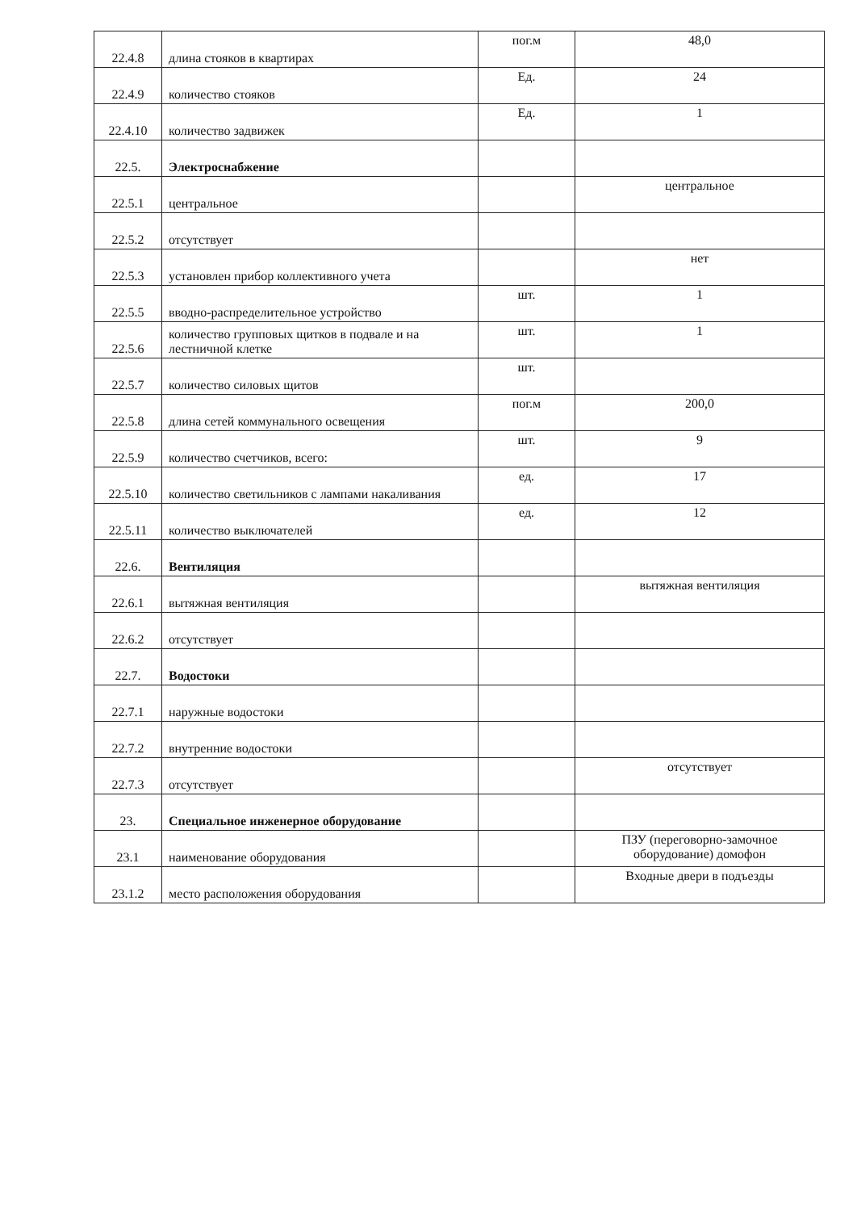| 22.4.8 | длина стояков в квартирах | пог.м | 48,0 |
| 22.4.9 | количество стояков | Ед. | 24 |
| 22.4.10 | количество задвижек | Ед. | 1 |
| 22.5. | Электроснабжение | | |
| 22.5.1 | центральное | | центральное |
| 22.5.2 | отсутствует | | |
| 22.5.3 | установлен прибор коллективного учета | | нет |
| 22.5.5 | вводно-распределительное устройство | шт. | 1 |
| 22.5.6 | количество групповых щитков в подвале и на лестничной клетке | шт. | 1 |
| 22.5.7 | количество силовых щитов | шт. | |
| 22.5.8 | длина сетей коммунального освещения | пог.м | 200,0 |
| 22.5.9 | количество счетчиков, всего: | шт. | 9 |
| 22.5.10 | количество светильников с лампами накаливания | ед. | 17 |
| 22.5.11 | количество выключателей | ед. | 12 |
| 22.6. | Вентиляция | | |
| 22.6.1 | вытяжная вентиляция | | вытяжная вентиляция |
| 22.6.2 | отсутствует | | |
| 22.7. | Водостоки | | |
| 22.7.1 | наружные водостоки | | |
| 22.7.2 | внутренние водостоки | | |
| 22.7.3 | отсутствует | | отсутствует |
| 23. | Специальное инженерное оборудование | | |
| 23.1 | наименование оборудования | | ПЗУ (переговорно-замочное оборудование) домофон |
| 23.1.2 | место расположения оборудования | | Входные двери в подъезды |